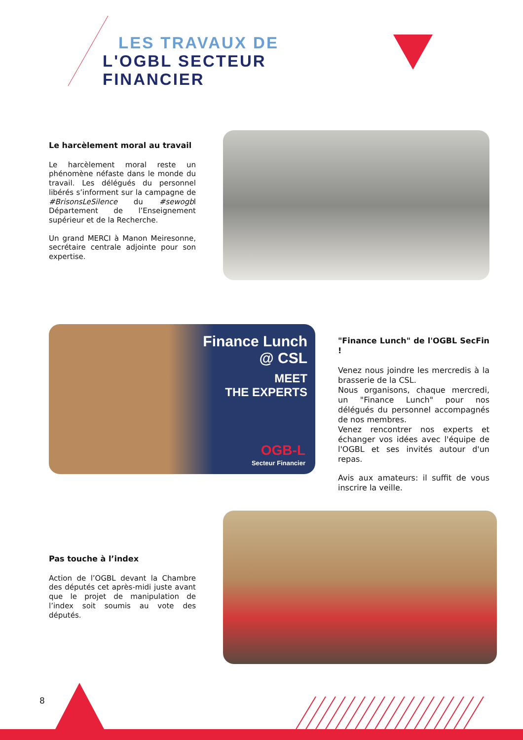LES TRAVAUX DE
L'OGBL SECTEUR
FINANCIER
Le harcèlement moral au travail
Le harcèlement moral reste un phénomène néfaste dans le monde du travail. Les délégués du personnel libérés s’informent sur la campagne de #BrisonsLeSilence du #sewogbl Département de l’Enseignement supérieur et de la Recherche.
Un grand MERCI à Manon Meiresonne, secrétaire centrale adjointe pour son expertise.
Finance Lunch
@ CSL
MEET
THE EXPERTS
OGB-L
Secteur Financier
"Finance Lunch" de l'OGBL SecFin !
Venez nous joindre les mercredis à la brasserie de la CSL.
Nous organisons, chaque mercredi, un "Finance Lunch" pour nos délégués du personnel accompagnés de nos membres.
Venez rencontrer nos experts et échanger vos idées avec l'équipe de l'OGBL et ses invités autour d'un repas.
Avis aux amateurs: il suffit de vous inscrire la veille.
Pas touche à l’index
Action de l’OGBL devant la Chambre des députés cet après-midi juste avant que le projet de manipulation de l’index soit soumis au vote des députés.
8